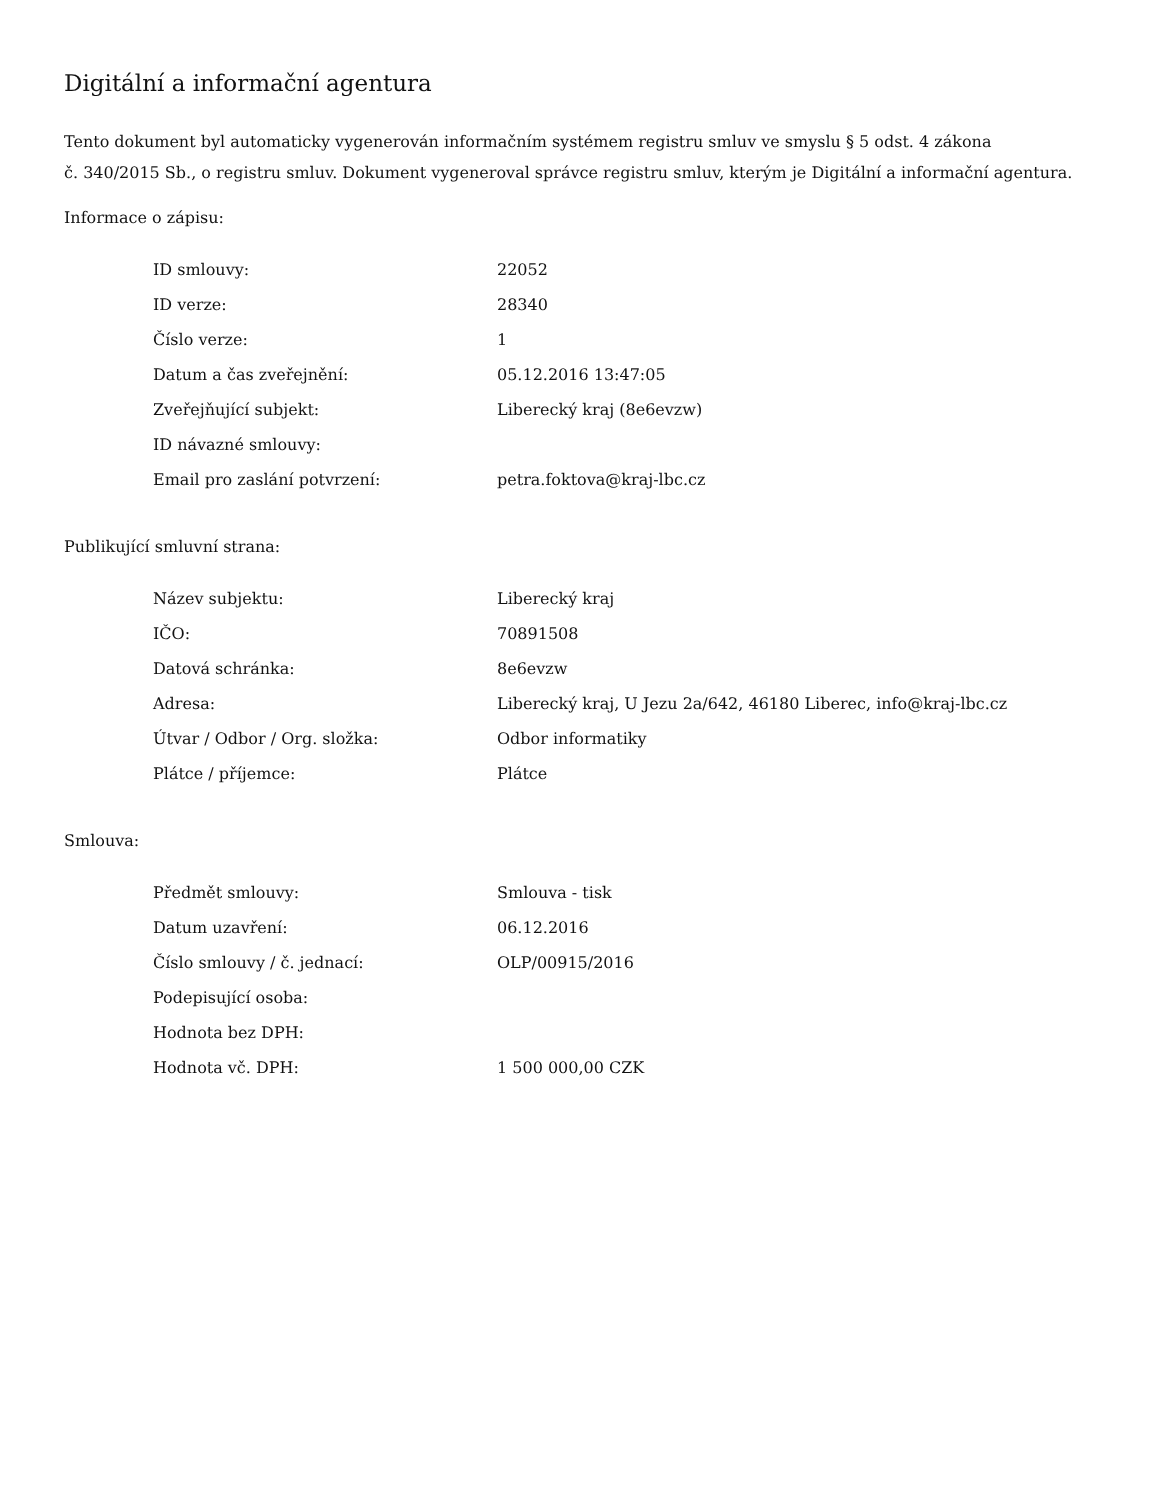Digitální a informační agentura
Tento dokument byl automaticky vygenerován informačním systémem registru smluv ve smyslu § 5 odst. 4 zákona
č. 340/2015 Sb., o registru smluv. Dokument vygeneroval správce registru smluv, kterým je Digitální a informační agentura.
Informace o zápisu:
| ID smlouvy: | 22052 |
| ID verze: | 28340 |
| Číslo verze: | 1 |
| Datum a čas zveřejnění: | 05.12.2016 13:47:05 |
| Zveřejňující subjekt: | Liberecký kraj (8e6evzw) |
| ID návazné smlouvy: | |
| Email pro zaslání potvrzení: | petra.foktova@kraj-lbc.cz |
Publikující smluvní strana:
| Název subjektu: | Liberecký kraj |
| IČO: | 70891508 |
| Datová schránka: | 8e6evzw |
| Adresa: | Liberecký kraj, U Jezu 2a/642, 46180 Liberec, info@kraj-lbc.cz |
| Útvar / Odbor / Org. složka: | Odbor informatiky |
| Plátce / příjemce: | Plátce |
Smlouva:
| Předmět smlouvy: | Smlouva - tisk |
| Datum uzavření: | 06.12.2016 |
| Číslo smlouvy / č. jednací: | OLP/00915/2016 |
| Podepisující osoba: | |
| Hodnota bez DPH: | |
| Hodnota vč. DPH: | 1 500 000,00 CZK |